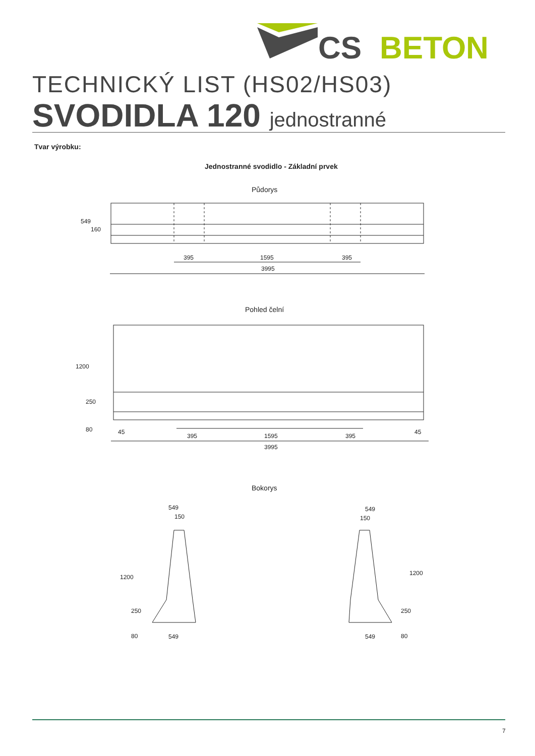CS
BETON
TECHNICKÝ LIST (HS02/HS03)
SVODIDLA 120 jednostranné
Tvar výrobku:
Jednostranné svodidlo - Základní prvek
Půdorys
395 1595 395
3995
549
160
Pohled čelní
1200
250
80 45
395 1595 395
45
3995
Bokorys
549
150
1200
250
80 549
549
150
1200
250
80
549
7